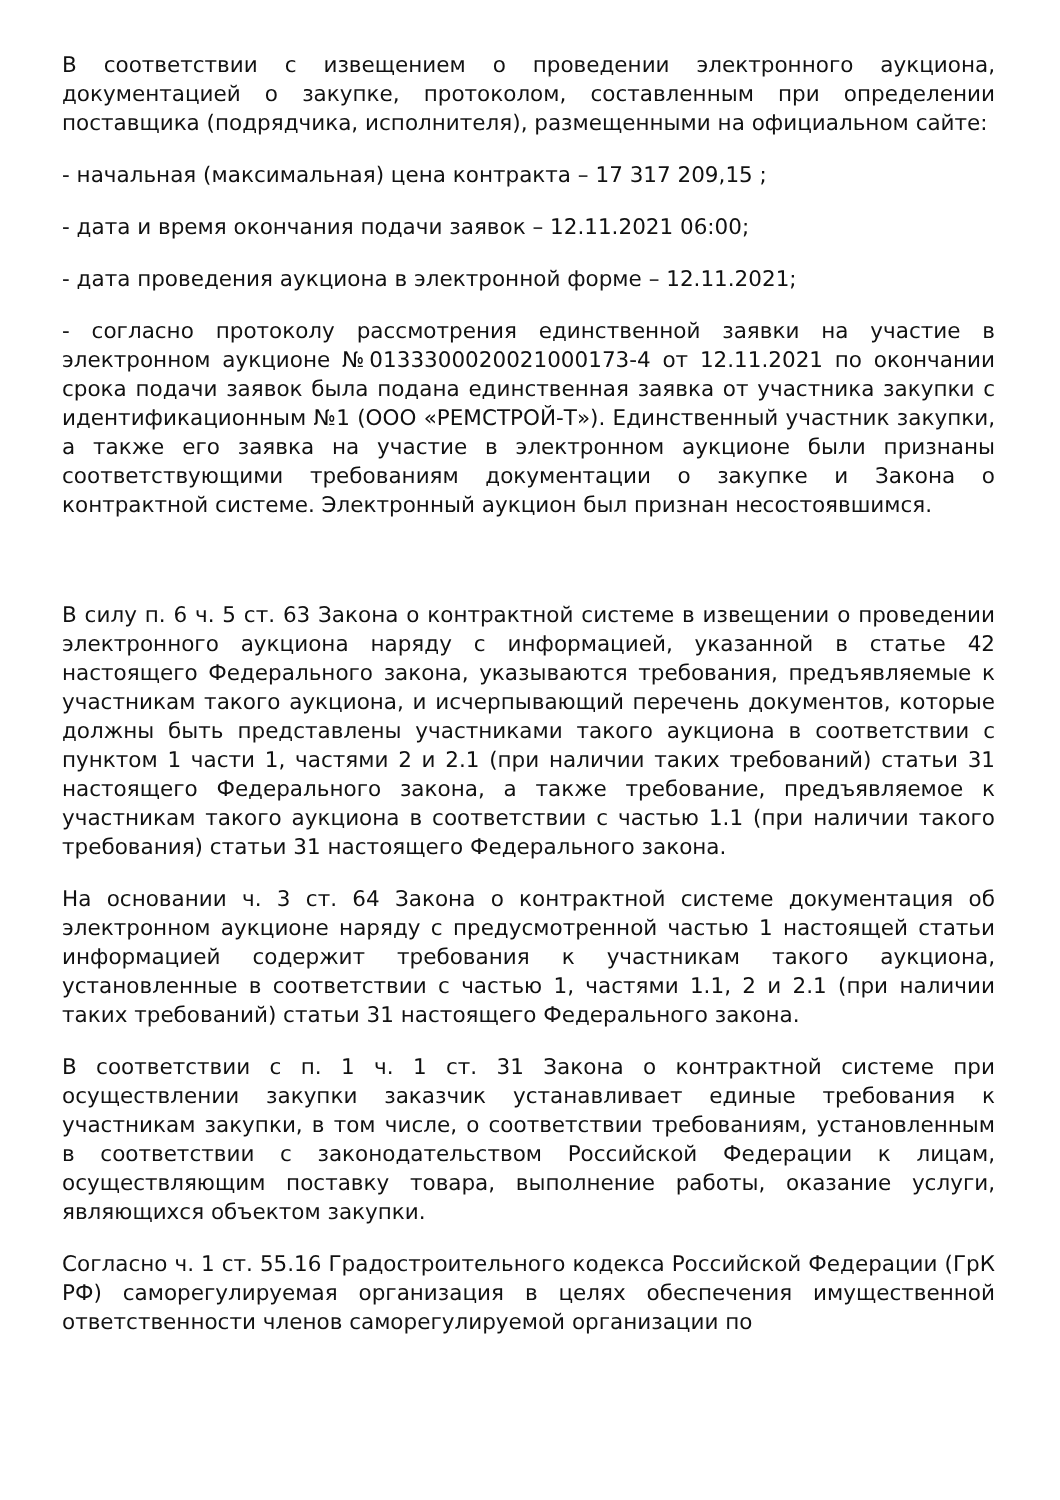В соответствии с извещением о проведении электронного аукциона, документацией о закупке, протоколом, составленным при определении поставщика (подрядчика, исполнителя), размещенными на официальном сайте:
- начальная (максимальная) цена контракта – 17 317 209,15 ;
- дата и время окончания подачи заявок – 12.11.2021 06:00;
- дата проведения аукциона в электронной форме – 12.11.2021;
- согласно протоколу рассмотрения единственной заявки на участие в электронном аукционе №0133300020021000173-4 от 12.11.2021 по окончании срока подачи заявок была подана единственная заявка от участника закупки с идентификационным №1 (ООО «РЕМСТРОЙ-Т»). Единственный участник закупки, а также его заявка на участие в электронном аукционе были признаны соответствующими требованиям документации о закупке и Закона о контрактной системе. Электронный аукцион был признан несостоявшимся.
В силу п. 6 ч. 5 ст. 63 Закона о контрактной системе в извещении о проведении электронного аукциона наряду с информацией, указанной в статье 42 настоящего Федерального закона, указываются требования, предъявляемые к участникам такого аукциона, и исчерпывающий перечень документов, которые должны быть представлены участниками такого аукциона в соответствии с пунктом 1 части 1, частями 2 и 2.1 (при наличии таких требований) статьи 31 настоящего Федерального закона, а также требование, предъявляемое к участникам такого аукциона в соответствии с частью 1.1 (при наличии такого требования) статьи 31 настоящего Федерального закона.
На основании ч. 3 ст. 64 Закона о контрактной системе документация об электронном аукционе наряду с предусмотренной частью 1 настоящей статьи информацией содержит требования к участникам такого аукциона, установленные в соответствии с частью 1, частями 1.1, 2 и 2.1 (при наличии таких требований) статьи 31 настоящего Федерального закона.
В соответствии с п. 1 ч. 1 ст. 31 Закона о контрактной системе при осуществлении закупки заказчик устанавливает единые требования к участникам закупки, в том числе, о соответствии требованиям, установленным в соответствии с законодательством Российской Федерации к лицам, осуществляющим поставку товара, выполнение работы, оказание услуги, являющихся объектом закупки.
Согласно ч. 1 ст. 55.16 Градостроительного кодекса Российской Федерации (ГрК РФ) саморегулируемая организация в целях обеспечения имущественной ответственности членов саморегулируемой организации по